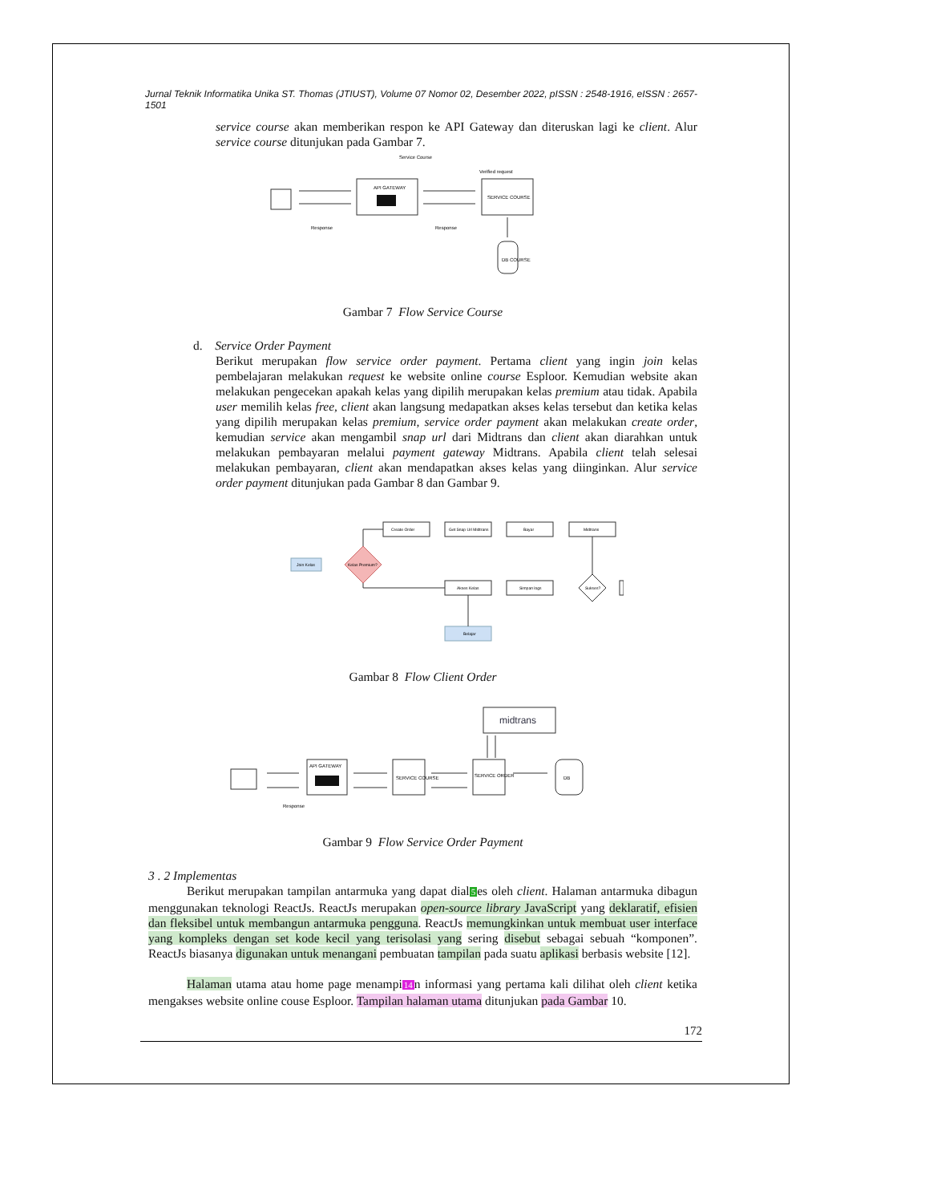Jurnal Teknik Informatika Unika ST. Thomas (JTIUST), Volume 07 Nomor 02, Desember 2022, pISSN : 2548-1916, eISSN : 2657-1501
service course akan memberikan respon ke API Gateway dan diteruskan lagi ke client. Alur service course ditunjukan pada Gambar 7.
Service Course
API GATEWAY
Verified request
SERVICE COURSE
Response
Response
DB COURSE
Gambar 7 Flow Service Course
d. Service Order Payment
Berikut merupakan flow service order payment. Pertama client yang ingin join kelas pembelajaran melakukan request ke website online course Esploor. Kemudian website akan melakukan pengecekan apakah kelas yang dipilih merupakan kelas premium atau tidak. Apabila user memilih kelas free, client akan langsung medapatkan akses kelas tersebut dan ketika kelas yang dipilih merupakan kelas premium, service order payment akan melakukan create order, kemudian service akan mengambil snap url dari Midtrans dan client akan diarahkan untuk melakukan pembayaran melalui payment gateway Midtrans. Apabila client telah selesai melakukan pembayaran, client akan mendapatkan akses kelas yang diinginkan. Alur service order payment ditunjukan pada Gambar 8 dan Gambar 9.
Join Kelas
Kelas Premium?
Create Order
Get Snap Url Midtrans
Bayar
Midtrans
Sukses?
Akses Kelas
Simpan logs
Belajar
Gambar 8 Flow Client Order
midtrans
API GATEWAY
SERVICE COURSE
SERVICE ORDER
DB
Response
Gambar 9 Flow Service Order Payment
3 . 2 Implementas
Berikut merupakan tampilan antarmuka yang dapat dial5es oleh client. Halaman antarmuka dibagun menggunakan teknologi ReactJs. ReactJs merupakan open-source library JavaScript yang deklaratif, efisien dan fleksibel untuk membangun antarmuka pengguna. ReactJs memungkinkan untuk membuat user interface yang kompleks dengan set kode kecil yang terisolasi yang sering disebut sebagai sebuah “komponen”. ReactJs biasanya digunakan untuk menangani pembuatan tampilan pada suatu aplikasi berbasis website [12].
Halaman utama atau home page menampi14n informasi yang pertama kali dilihat oleh client ketika mengakses website online couse Esploor. Tampilan halaman utama ditunjukan pada Gambar 10.
172